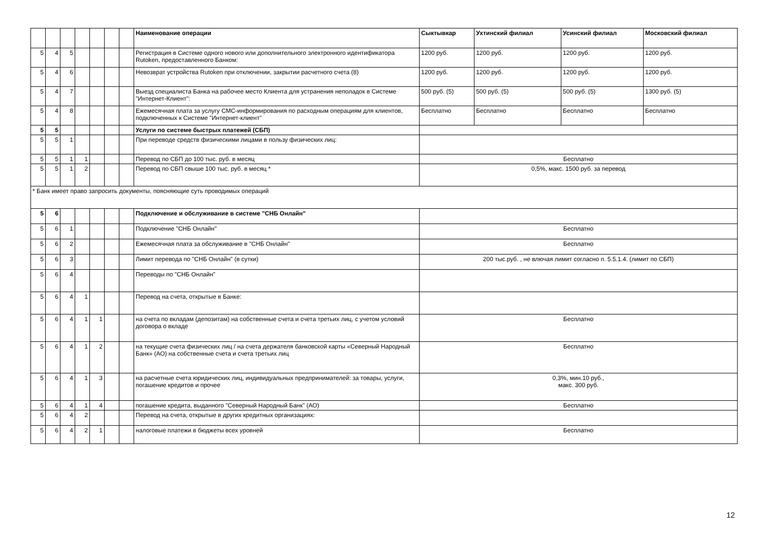| | | | | | | | Наименование операции | Сыктывкар | Ухтинский филиал | Усинский филиал | Московский филиал |
| --- | --- | --- | --- | --- | --- | --- | --- | --- | --- | --- | --- |
| 5 | 4 | 5 | | | | | Регистрация в Системе одного нового или дополнительного электронного идентификатора Rutoken, предоставленного Банком: | 1200 руб. | 1200 руб. | 1200 руб. | 1200 руб. |
| 5 | 4 | 6 | | | | | Невозврат устройства Rutoken при отключении, закрытии расчетного счета (8) | 1200 руб. | 1200 руб. | 1200 руб. | 1200 руб. |
| 5 | 4 | 7 | | | | | Выезд специалиста Банка на рабочее место Клиента для устранения неполадок в Системе "Интернет-Клиент": | 500 руб. (5) | 500 руб. (5) | 500 руб. (5) | 1300 руб. (5) |
| 5 | 4 | 8 | | | | | Ежемесячная плата за услугу СМС-информирования по расходным операциям для клиентов, подключенных к Системе "Интернет-клиент" | Бесплатно | Бесплатно | Бесплатно | Бесплатно |
| 5 | 5 | | | | | | Услуги по системе быстрых платежей (СБП) | | | | |
| 5 | 5 | 1 | | | | | При переводе средств физическими лицами в пользу физических лиц: | | | | |
| 5 | 5 | 1 | 1 | | | | Перевод по СБП до 100 тыс. руб. в месяц | Бесплатно | | | |
| 5 | 5 | 1 | 2 | | | | Перевод по СБП свыше 100 тыс. руб. в месяц * | 0,5%, макс. 1500 руб. за перевод | | | |
| * Банк имеет право запросить документы, поясняющие суть проводимых операций | | | | | | | | | | | |
| 5 | 6 | | | | | | Подключение и обслуживание в системе "СНБ Онлайн" | | | | |
| 5 | 6 | 1 | | | | | Подключение "СНБ Онлайн" | Бесплатно | | | |
| 5 | 6 | 2 | | | | | Ежемесячная плата за обслуживание в "СНБ Онлайн" | Бесплатно | | | |
| 5 | 6 | 3 | | | | | Лимит перевода по "СНБ Онлайн" (в сутки) | 200 тыс.руб. , не влючая лимит согласно п. 5.5.1.4. (лимит по СБП) | | | |
| 5 | 6 | 4 | | | | | Переводы по "СНБ Онлайн" | | | | |
| 5 | 6 | 4 | 1 | | | | Перевод на счета, открытые в Банке: | | | | |
| 5 | 6 | 4 | 1 | 1 | | | на счета по вкладам (депозитам) на собственные счета и счета третьих лиц, с учетом условий договора о вкладе | Бесплатно | | | |
| 5 | 6 | 4 | 1 | 2 | | | на текущие счета физических лиц / на счета держателя банковской карты «Северный Народный Банк» (АО) на собственные счета и счета третьих лиц | Бесплатно | | | |
| 5 | 6 | 4 | 1 | 3 | | | на расчетные счета юридических лиц, индивидуальных предпринимателей: за товары, услуги, погашение кредитов и прочее | 0,3%, мин.10 руб., макс. 300 руб. | | | |
| 5 | 6 | 4 | 1 | 4 | | | погашение кредита, выданного "Северный Народный Банк" (АО) | Бесплатно | | | |
| 5 | 6 | 4 | 2 | | | | Перевод на счета, открытые в других кредитных организациях: | | | | |
| 5 | 6 | 4 | 2 | 1 | | | налоговые платежи в бюджеты всех уровней | Бесплатно | | | |
12